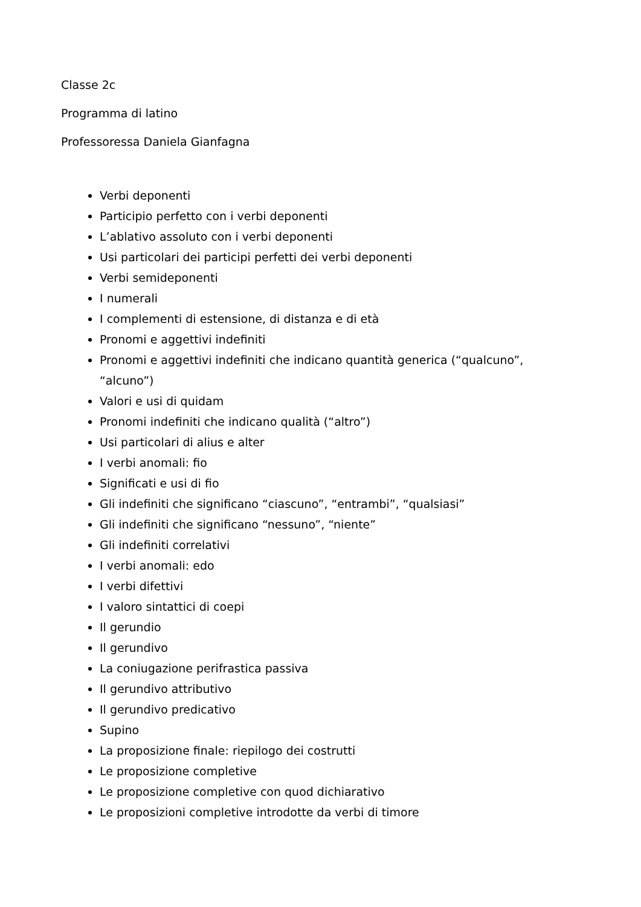Classe 2c
Programma di latino
Professoressa Daniela Gianfagna
Verbi deponenti
Participio perfetto con i verbi deponenti
L’ablativo assoluto con i verbi deponenti
Usi particolari dei participi perfetti dei verbi deponenti
Verbi semideponenti
I numerali
I complementi di estensione, di distanza e di età
Pronomi e aggettivi indefiniti
Pronomi e aggettivi indefiniti che indicano quantità generica (“qualcuno”, “alcuno”)
Valori e usi di quidam
Pronomi indefiniti che indicano qualità (“altro”)
Usi particolari di alius e alter
I verbi anomali: fio
Significati e usi di fio
Gli indefiniti che significano “ciascuno”, “entrambi”, “qualsiasi”
Gli indefiniti che significano “nessuno”, “niente”
Gli indefiniti correlativi
I verbi anomali: edo
I verbi difettivi
I valoro sintattici di coepi
Il gerundio
Il gerundivo
La coniugazione perifrastica passiva
Il gerundivo attributivo
Il gerundivo predicativo
Supino
La proposizione finale: riepilogo dei costrutti
Le proposizione completive
Le proposizione completive con quod dichiarativo
Le proposizioni completive introdotte da verbi di timore